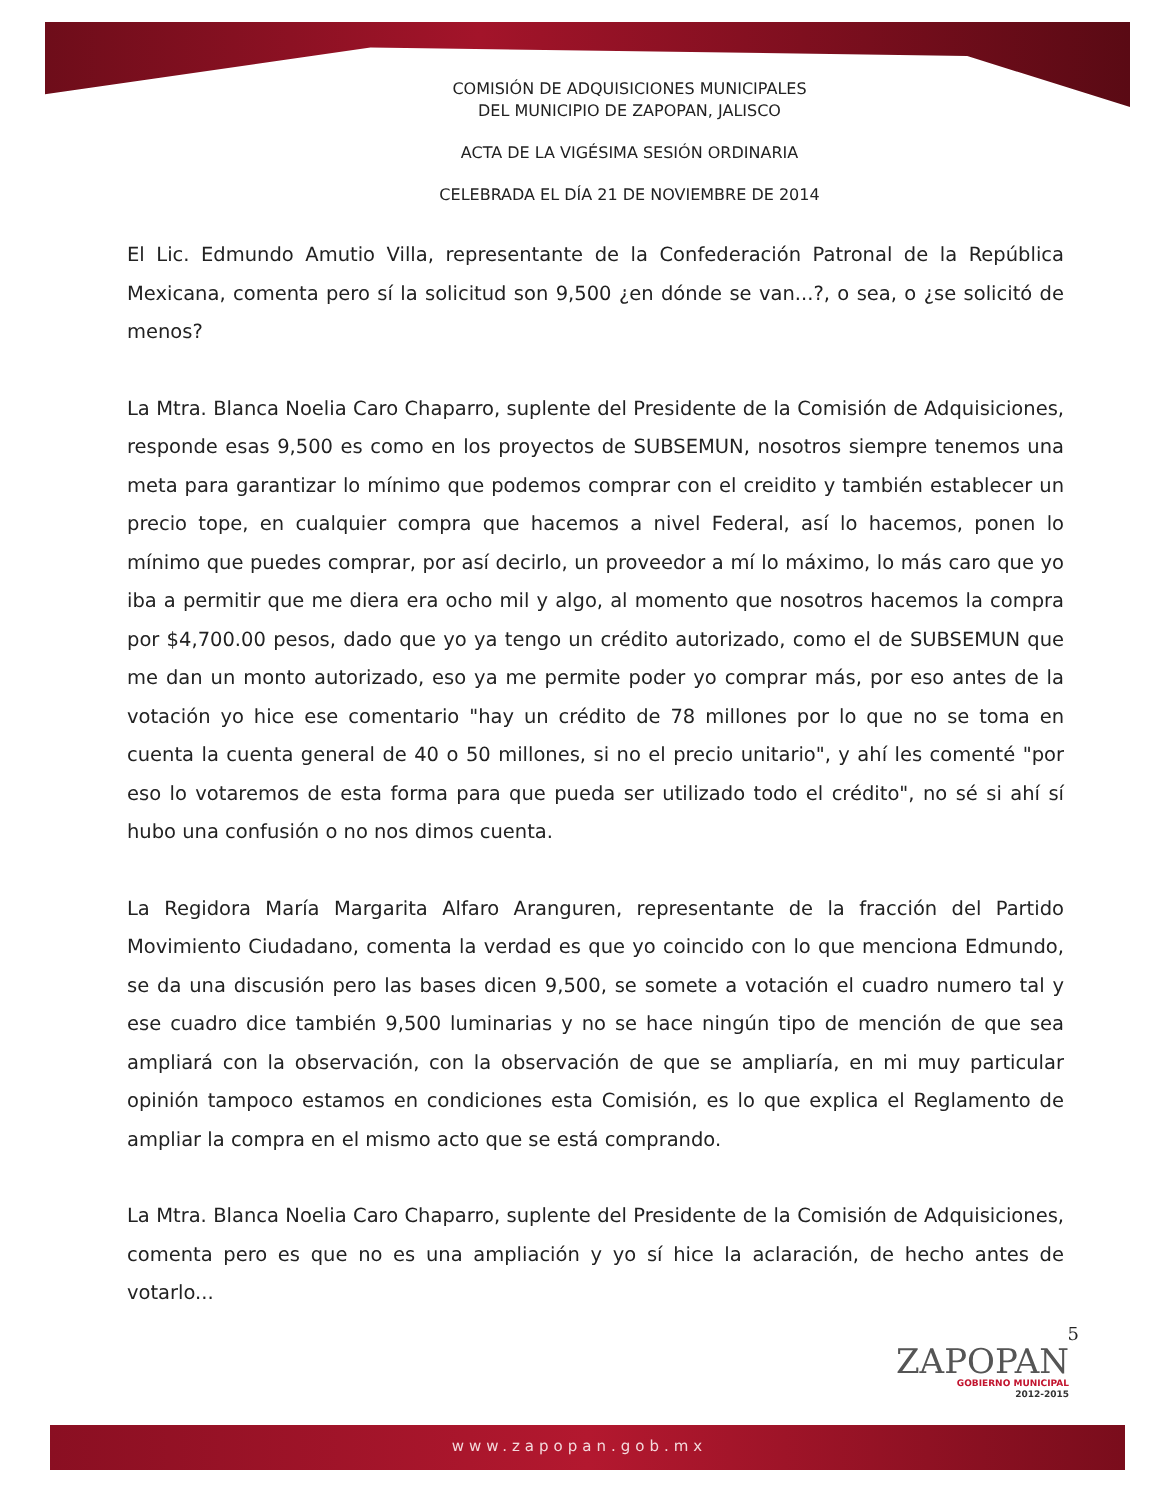COMISIÓN DE ADQUISICIONES MUNICIPALES
DEL MUNICIPIO DE ZAPOPAN, JALISCO
ACTA DE LA VIGÉSIMA SESIÓN ORDINARIA
CELEBRADA EL DÍA 21 DE NOVIEMBRE DE 2014
El Lic. Edmundo Amutio Villa, representante de la Confederación Patronal de la República Mexicana, comenta pero sí la solicitud son 9,500 ¿en dónde se van...?, o sea, o ¿se solicitó de menos?
La Mtra. Blanca Noelia Caro Chaparro, suplente del Presidente de la Comisión de Adquisiciones, responde esas 9,500 es como en los proyectos de SUBSEMUN, nosotros siempre tenemos una meta para garantizar lo mínimo que podemos comprar con el creidito y también establecer un precio tope, en cualquier compra que hacemos a nivel Federal, así lo hacemos, ponen lo mínimo que puedes comprar, por así decirlo, un proveedor a mí lo máximo, lo más caro que yo iba a permitir que me diera era ocho mil y algo, al momento que nosotros hacemos la compra por $4,700.00 pesos, dado que yo ya tengo un crédito autorizado, como el de SUBSEMUN que me dan un monto autorizado, eso ya me permite poder yo comprar más, por eso antes de la votación yo hice ese comentario "hay un crédito de 78 millones por lo que no se toma en cuenta la cuenta general de 40 o 50 millones, si no el precio unitario", y ahí les comenté "por eso lo votaremos de esta forma para que pueda ser utilizado todo el crédito", no sé si ahí sí hubo una confusión o no nos dimos cuenta.
La Regidora María Margarita Alfaro Aranguren, representante de la fracción del Partido Movimiento Ciudadano, comenta la verdad es que yo coincido con lo que menciona Edmundo, se da una discusión pero las bases dicen 9,500, se somete a votación el cuadro numero tal y ese cuadro dice también 9,500 luminarias y no se hace ningún tipo de mención de que sea ampliará con la observación, con la observación de que se ampliaría, en mi muy particular opinión tampoco estamos en condiciones esta Comisión, es lo que explica el Reglamento de ampliar la compra en el mismo acto que se está comprando.
La Mtra. Blanca Noelia Caro Chaparro, suplente del Presidente de la Comisión de Adquisiciones, comenta pero es que no es una ampliación y yo sí hice la aclaración, de hecho antes de votarlo...
5
ZAPOPAN
GOBIERNO MUNICIPAL
2012-2015
www.zapopan.gob.mx